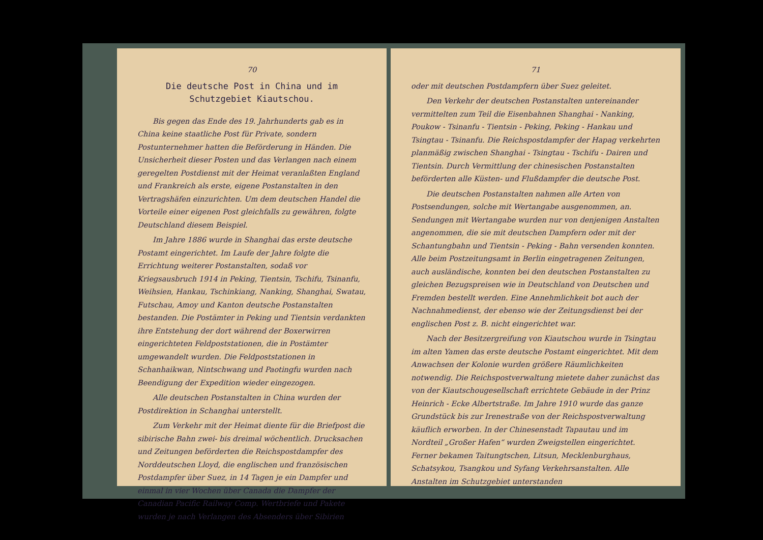70
Die deutsche Post in China und im Schutzgebiet Kiautschou.
Bis gegen das Ende des 19. Jahrhunderts gab es in China keine staatliche Post für Private, sondern Postunternehmer hatten die Beförderung in Händen. Die Unsicherheit dieser Posten und das Verlangen nach einem geregelten Postdienst mit der Heimat veranlaßten England und Frankreich als erste, eigene Postanstalten in den Vertragshäfen einzurichten. Um dem deutschen Handel die Vorteile einer eigenen Post gleichfalls zu gewähren, folgte Deutschland diesem Beispiel.
Im Jahre 1886 wurde in Shanghai das erste deutsche Postamt eingerichtet. Im Laufe der Jahre folgte die Errichtung weiterer Postanstalten, sodaß vor Kriegsausbruch 1914 in Peking, Tientsin, Tschifu, Tsinanfu, Weihsien, Hankau, Tschinkiang, Nanking, Shanghai, Swatau, Futschau, Amoy und Kanton deutsche Postanstalten bestanden. Die Postämter in Peking und Tientsin verdankten ihre Entstehung der dort während der Boxerwirren eingerichteten Feldpoststationen, die in Postämter umgewandelt wurden. Die Feldpoststationen in Schanhaikwan, Nintschwang und Paotingfu wurden nach Beendigung der Expedition wieder eingezogen.
Alle deutschen Postanstalten in China wurden der Postdirektion in Schanghai unterstellt.
Zum Verkehr mit der Heimat diente für die Briefpost die sibirische Bahn zwei- bis dreimal wöchentlich. Drucksachen und Zeitungen beförderten die Reichspostdampfer des Norddeutschen Lloyd, die englischen und französischen Postdampfer über Suez, in 14 Tagen je ein Dampfer und einmal in vier Wochen über Canada die Dampfer der Canadian Pacific Railway Comp. Wertbriefe und Pakete wurden je nach Verlangen des Absenders über Sibirien
71
oder mit deutschen Postdampfern über Suez geleitet.
Den Verkehr der deutschen Postanstalten untereinander vermittelten zum Teil die Eisenbahnen Shanghai - Nanking, Poukow - Tsinanfu - Tientsin - Peking, Peking - Hankau und Tsingtau - Tsinanfu. Die Reichspostdampfer der Hapag verkehrten planmäßig zwischen Shanghai - Tsingtau - Tschifu - Dairen und Tientsin. Durch Vermittlung der chinesischen Postanstalten beförderten alle Küsten- und Flußdampfer die deutsche Post.
Die deutschen Postanstalten nahmen alle Arten von Postsendungen, solche mit Wertangabe ausgenommen, an. Sendungen mit Wertangabe wurden nur von denjenigen Anstalten angenommen, die sie mit deutschen Dampfern oder mit der Schantungbahn und Tientsin - Peking - Bahn versenden konnten. Alle beim Postzeitungsamt in Berlin eingetragenen Zeitungen, auch ausländische, konnten bei den deutschen Postanstalten zu gleichen Bezugspreisen wie in Deutschland von Deutschen und Fremden bestellt werden. Eine Annehmlichkeit bot auch der Nachnahmedienst, der ebenso wie der Zeitungsdienst bei der englischen Post z. B. nicht eingerichtet war.
Nach der Besitzergreifung von Kiautschou wurde in Tsingtau im alten Yamen das erste deutsche Postamt eingerichtet. Mit dem Anwachsen der Kolonie wurden größere Räumlichkeiten notwendig. Die Reichspostverwaltung mietete daher zunächst das von der Kiautschougesellschaft errichtete Gebäude in der Prinz Heinrich - Ecke Albertstraße. Im Jahre 1910 wurde das ganze Grundstück bis zur Irenestraße von der Reichspostverwaltung käuflich erworben. In der Chinesenstadt Tapautau und im Nordteil „Großer Hafen“ wurden Zweigstellen eingerichtet. Ferner bekamen Taitungtschen, Litsun, Mecklenburghaus, Schatsykou, Tsangkou und Syfang Verkehrsanstalten. Alle Anstalten im Schutzgebiet unterstanden